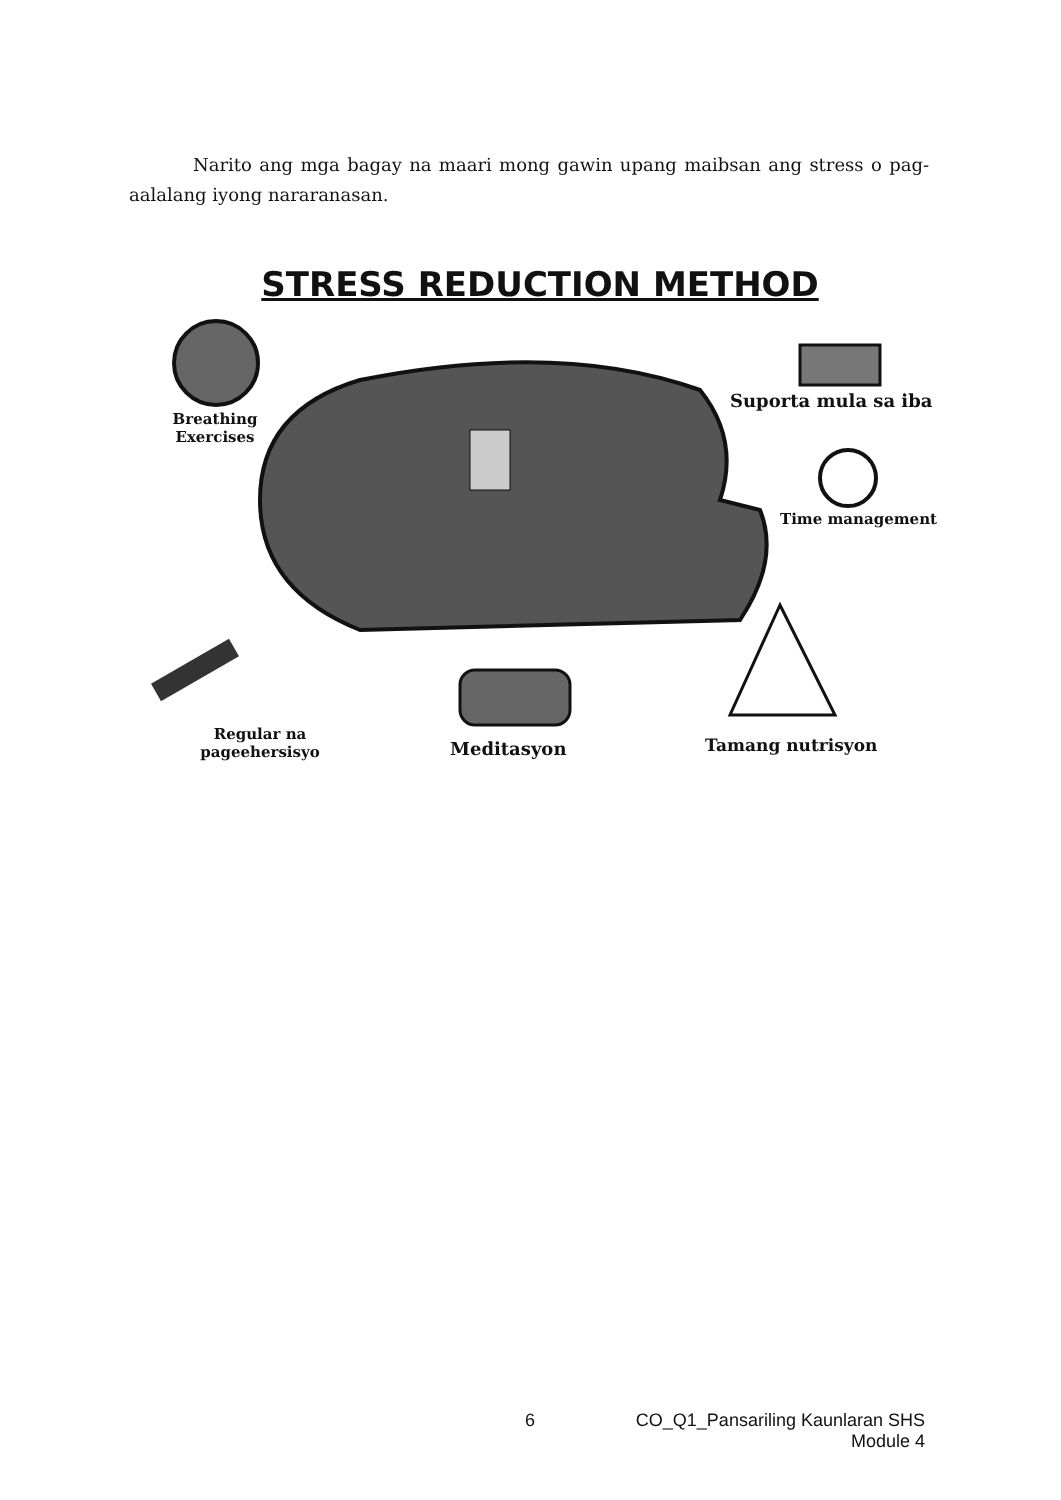Narito ang mga bagay na maari mong gawin upang maibsan ang stress o pag-aalalang iyong nararanasan.
STRESS REDUCTION METHOD
Breathing Exercises
Suporta mula sa iba
Time management
Regular na pageehersisyo
Meditasyon Tamang nutrisyon
6
CO_Q1_Pansariling Kaunlaran SHS
Module 4